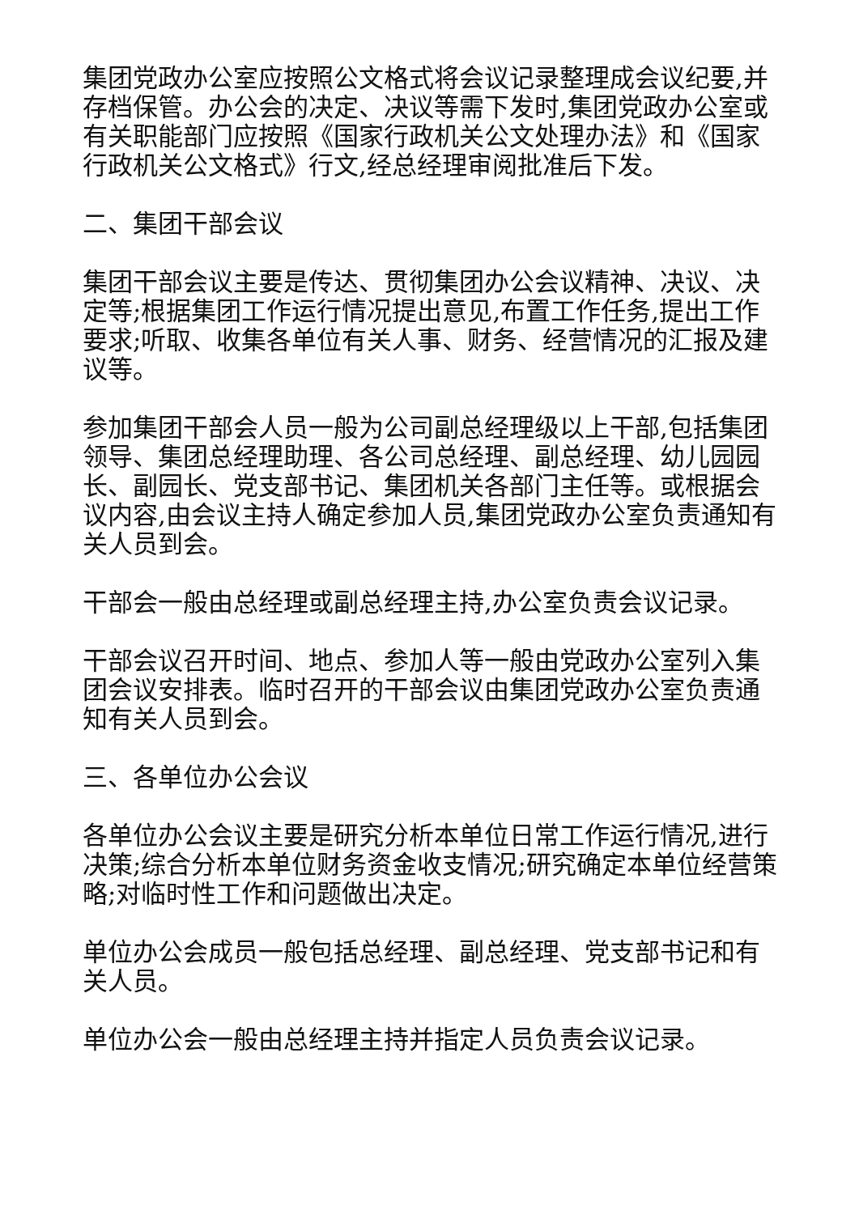集团党政办公室应按照公文格式将会议记录整理成会议纪要,并存档保管。办公会的决定、决议等需下发时,集团党政办公室或有关职能部门应按照《国家行政机关公文处理办法》和《国家行政机关公文格式》行文,经总经理审阅批准后下发。
二、集团干部会议
集团干部会议主要是传达、贯彻集团办公会议精神、决议、决定等;根据集团工作运行情况提出意见,布置工作任务,提出工作要求;听取、收集各单位有关人事、财务、经营情况的汇报及建议等。
参加集团干部会人员一般为公司副总经理级以上干部,包括集团领导、集团总经理助理、各公司总经理、副总经理、幼儿园园长、副园长、党支部书记、集团机关各部门主任等。或根据会议内容,由会议主持人确定参加人员,集团党政办公室负责通知有关人员到会。
干部会一般由总经理或副总经理主持,办公室负责会议记录。
干部会议召开时间、地点、参加人等一般由党政办公室列入集团会议安排表。临时召开的干部会议由集团党政办公室负责通知有关人员到会。
三、各单位办公会议
各单位办公会议主要是研究分析本单位日常工作运行情况,进行决策;综合分析本单位财务资金收支情况;研究确定本单位经营策略;对临时性工作和问题做出决定。
单位办公会成员一般包括总经理、副总经理、党支部书记和有关人员。
单位办公会一般由总经理主持并指定人员负责会议记录。